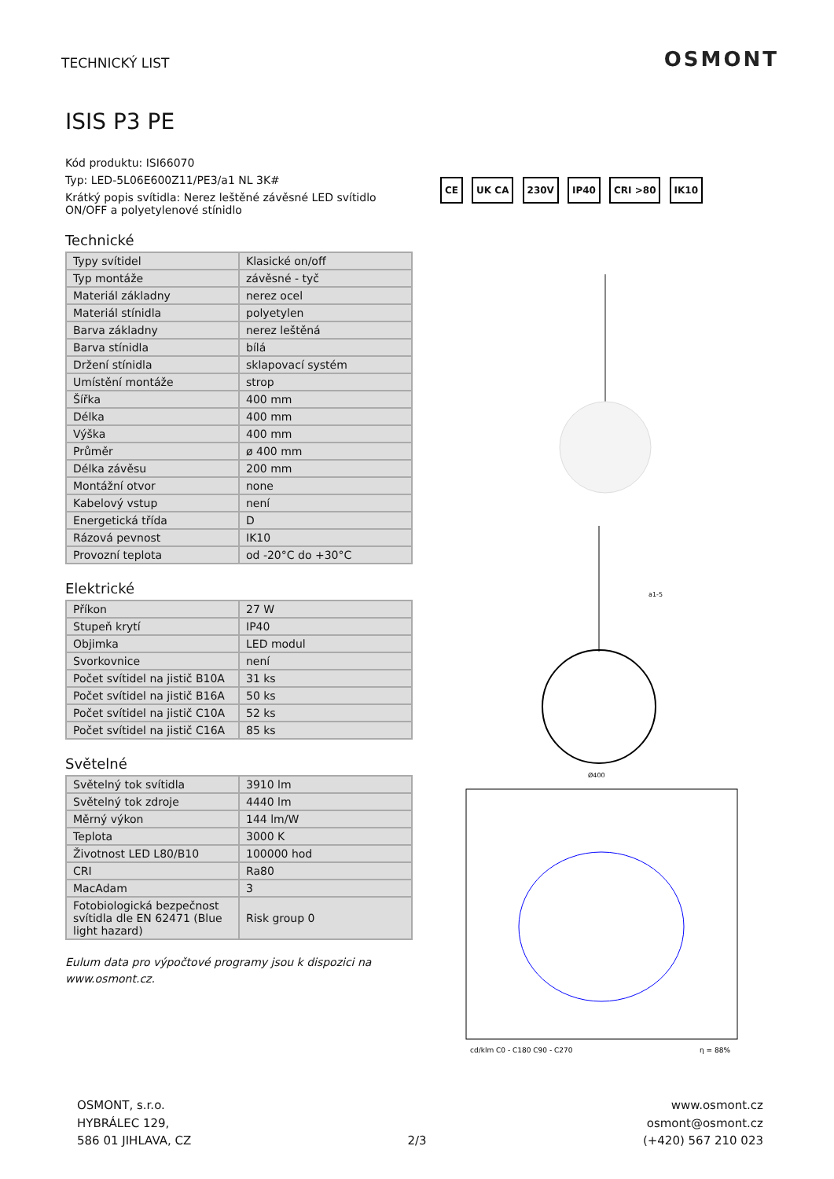TECHNICKÝ LIST OSMONT
ISIS P3 PE
Kód produktu: ISI66070
Typ: LED-5L06E600Z11/PE3/a1 NL 3K#
Krátký popis svítidla: Nerez leštěné závěsné LED svítidlo ON/OFF a polyetylenové stínidlo
Technické
| Typy svítidel | Klasické on/off |
| Typ montáže | závěsné - tyč |
| Materiál základny | nerez ocel |
| Materiál stínidla | polyetylen |
| Barva základny | nerez leštěná |
| Barva stínidla | bílá |
| Držení stínidla | sklapovací systém |
| Umístění montáže | strop |
| Šířka | 400 mm |
| Délka | 400 mm |
| Výška | 400 mm |
| Průměr | ø 400 mm |
| Délka závěsu | 200 mm |
| Montážní otvor | none |
| Kabelový vstup | není |
| Energetická třída | D |
| Rázová pevnost | IK10 |
| Provozní teplota | od -20°C do +30°C |
Elektrické
| Příkon | 27 W |
| Stupeň krytí | IP40 |
| Objimka | LED modul |
| Svorkovnice | není |
| Počet svítidel na jistič B10A | 31 ks |
| Počet svítidel na jistič B16A | 50 ks |
| Počet svítidel na jistič C10A | 52 ks |
| Počet svítidel na jistič C16A | 85 ks |
Světelné
| Světelný tok svítidla | 3910 lm |
| Světelný tok zdroje | 4440 lm |
| Měrný výkon | 144 lm/W |
| Teplota | 3000 K |
| Životnost LED L80/B10 | 100000 hod |
| CRI | Ra80 |
| MacAdam | 3 |
| Fotobiologická bezpečnost svítidla dle EN 62471 (Blue light hazard) | Risk group 0 |
Eulum data pro výpočtové programy jsou k dispozici na www.osmont.cz.
CE UK CA 230V IP40 CRI >80 IK10
Ø400
a1-5
cd/klm C0 - C180 C90 - C270
η = 88%
OSMONT, s.r.o.
HYBRÁLEC 129,
586 01 JIHLAVA, CZ
2/3 www.osmont.cz
osmont@osmont.cz
(+420) 567 210 023